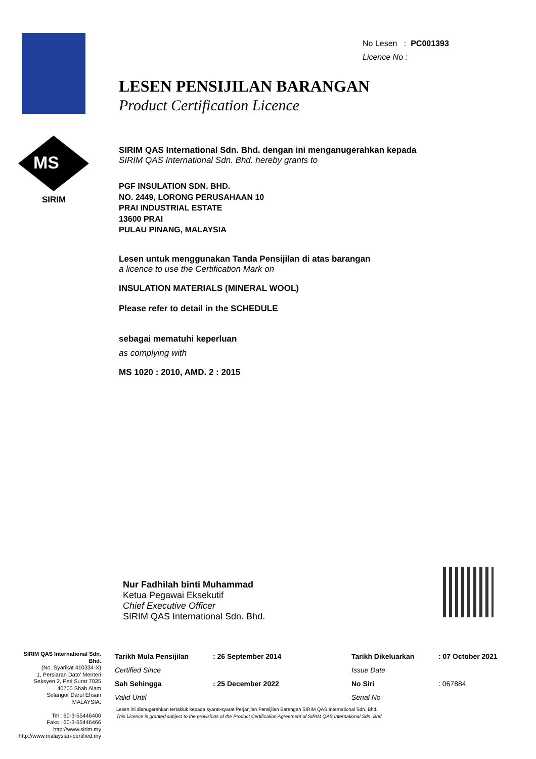MS
SIRIM
No Lesen : PC001393
Licence No :
LESEN PENSIJILAN BARANGAN
Product Certification Licence
SIRIM QAS International Sdn. Bhd. dengan ini menganugerahkan kepada
SIRIM QAS International Sdn. Bhd. hereby grants to
PGF INSULATION SDN. BHD.
NO. 2449, LORONG PERUSAHAAN 10
PRAI INDUSTRIAL ESTATE
13600 PRAI
PULAU PINANG, MALAYSIA
Lesen untuk menggunakan Tanda Pensijilan di atas barangan
a licence to use the Certification Mark on
INSULATION MATERIALS (MINERAL WOOL)
Please refer to detail in the SCHEDULE
sebagai mematuhi keperluan
as complying with
MS 1020 : 2010, AMD. 2 : 2015
Nur Fadhilah binti Muhammad
Ketua Pegawai Eksekutif
Chief Executive Officer
SIRIM QAS International Sdn. Bhd.
SIRIM QAS International Sdn. Bhd.
(No. Syarikat 410334-X)
1, Persiaran Dato' Menteri
Seksyen 2, Peti Surat 7035
40700 Shah Alam
Selangor Darul Ehsan
MALAYSIA.
Tel : 60-3-55446400
Faks : 60-3-55446466
http://www.sirim.my
http://www.malaysian-certified.my
| Tarikh Mula Pensijilan | : 26 September 2014 | Tarikh Dikeluarkan | : 07 October 2021 |
| Certified Since | | Issue Date | |
| Sah Sehingga | : 25 December 2022 | No Siri | : 067884 |
| Valid Until | | Serial No | |
Lesen ini dianugerahkan tertakluk kepada syarat-syarat Perjanjian Pensijilan Barangan SIRIM QAS International Sdn. Bhd.
This Licence is granted subject to the provisions of the Product Certification Agreement of SIRIM QAS International Sdn. Bhd.